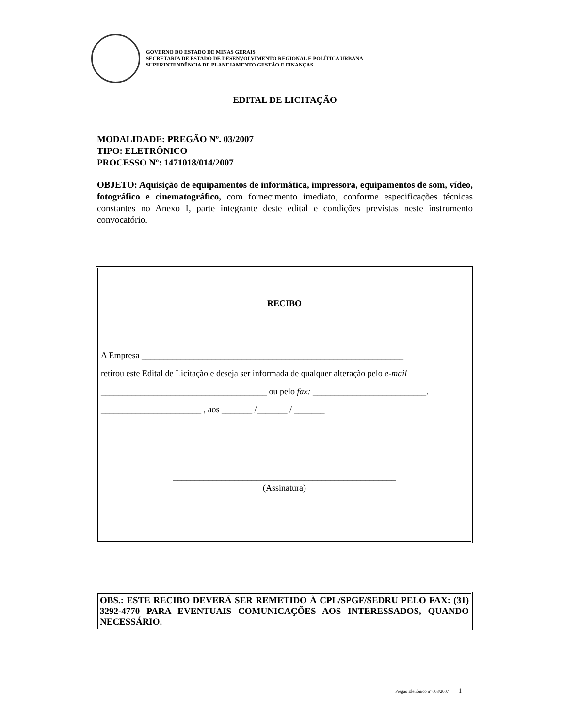GOVERNO DO ESTADO DE MINAS GERAIS
SECRETARIA DE ESTADO DE DESENVOLVIMENTO REGIONAL E POLÍTICA URBANA
SUPERINTENDÊNCIA DE PLANEJAMENTO GESTÃO E FINANÇAS
EDITAL DE LICITAÇÃO
MODALIDADE: PREGÃO Nº. 03/2007
TIPO: ELETRÔNICO
PROCESSO Nº: 1471018/014/2007
OBJETO: Aquisição de equipamentos de informática, impressora, equipamentos de som, vídeo, fotográfico e cinematográfico, com fornecimento imediato, conforme especificações técnicas constantes no Anexo I, parte integrante deste edital e condições previstas neste instrumento convocatório.
RECIBO
A Empresa ____________________________________________________________
retirou este Edital de Licitação e deseja ser informada de qualquer alteração pelo e-mail
______________________________________ ou pelo fax: __________________________.
_______________________ , aos _______ /_______ / _______
___________________________________________________
(Assinatura)
OBS.: ESTE RECIBO DEVERÁ SER REMETIDO À CPL/SPGF/SEDRU PELO FAX: (31) 3292-4770 PARA EVENTUAIS COMUNICAÇÕES AOS INTERESSADOS, QUANDO NECESSÁRIO.
Pregão Eletrônico nº 003/2007 1